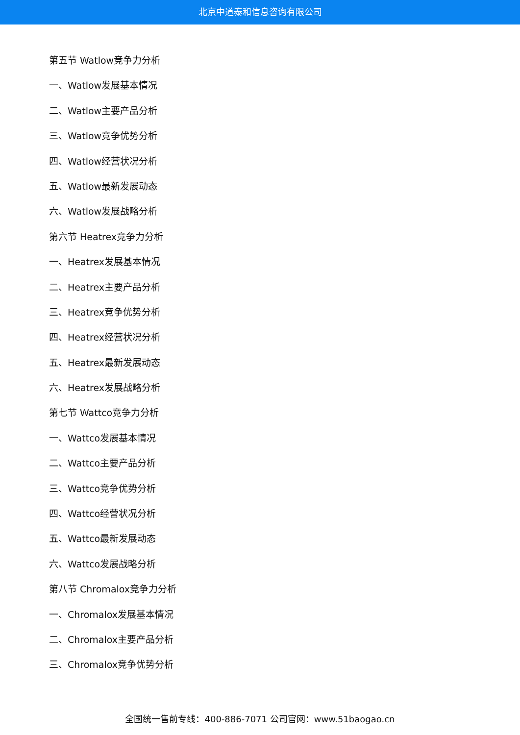北京中道泰和信息咨询有限公司
第五节 Watlow竞争力分析
一、Watlow发展基本情况
二、Watlow主要产品分析
三、Watlow竞争优势分析
四、Watlow经营状况分析
五、Watlow最新发展动态
六、Watlow发展战略分析
第六节 Heatrex竞争力分析
一、Heatrex发展基本情况
二、Heatrex主要产品分析
三、Heatrex竞争优势分析
四、Heatrex经营状况分析
五、Heatrex最新发展动态
六、Heatrex发展战略分析
第七节 Wattco竞争力分析
一、Wattco发展基本情况
二、Wattco主要产品分析
三、Wattco竞争优势分析
四、Wattco经营状况分析
五、Wattco最新发展动态
六、Wattco发展战略分析
第八节 Chromalox竞争力分析
一、Chromalox发展基本情况
二、Chromalox主要产品分析
三、Chromalox竞争优势分析
全国统一售前专线：400-886-7071 公司官网：www.51baogao.cn